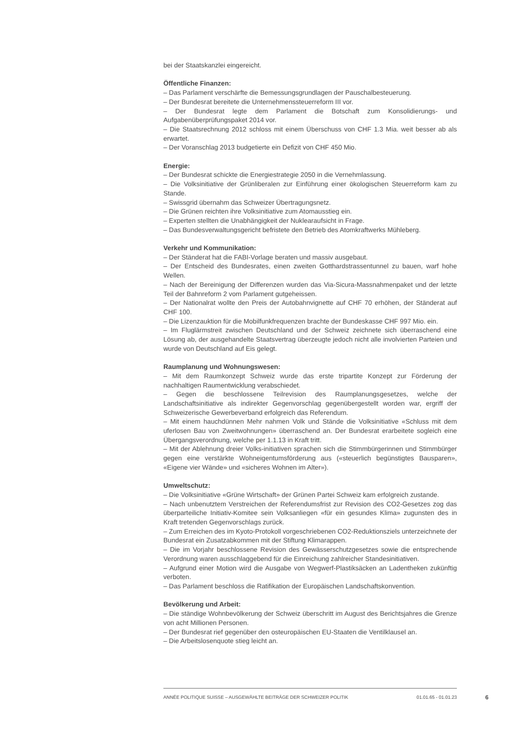bei der Staatskanzlei eingereicht.
Öffentliche Finanzen:
– Das Parlament verschärfte die Bemessungsgrundlagen der Pauschalbesteuerung.
– Der Bundesrat bereitete die Unternehmenssteuerreform III vor.
– Der Bundesrat legte dem Parlament die Botschaft zum Konsolidierungs- und Aufgabenüberprüfungspaket 2014 vor.
– Die Staatsrechnung 2012 schloss mit einem Überschuss von CHF 1.3 Mia. weit besser ab als erwartet.
– Der Voranschlag 2013 budgetierte ein Defizit von CHF 450 Mio.
Energie:
– Der Bundesrat schickte die Energiestrategie 2050 in die Vernehmlassung.
– Die Volksinitiative der Grünliberalen zur Einführung einer ökologischen Steuerreform kam zu Stande.
– Swissgrid übernahm das Schweizer Übertragungsnetz.
– Die Grünen reichten ihre Volksinitiative zum Atomausstieg ein.
– Experten stellten die Unabhängigkeit der Nuklearaufsicht in Frage.
– Das Bundesverwaltungsgericht befristete den Betrieb des Atomkraftwerks Mühleberg.
Verkehr und Kommunikation:
– Der Ständerat hat die FABI-Vorlage beraten und massiv ausgebaut.
– Der Entscheid des Bundesrates, einen zweiten Gotthardstrassentunnel zu bauen, warf hohe Wellen.
– Nach der Bereinigung der Differenzen wurden das Via-Sicura-Massnahmenpaket und der letzte Teil der Bahnreform 2 vom Parlament gutgeheissen.
– Der Nationalrat wollte den Preis der Autobahnvignette auf CHF 70 erhöhen, der Ständerat auf CHF 100.
– Die Lizenzauktion für die Mobilfunkfrequenzen brachte der Bundeskasse CHF 997 Mio. ein.
– Im Fluglärmstreit zwischen Deutschland und der Schweiz zeichnete sich überraschend eine Lösung ab, der ausgehandelte Staatsvertrag überzeugte jedoch nicht alle involvierten Parteien und wurde von Deutschland auf Eis gelegt.
Raumplanung und Wohnungswesen:
– Mit dem Raumkonzept Schweiz wurde das erste tripartite Konzept zur Förderung der nachhaltigen Raumentwicklung verabschiedet.
– Gegen die beschlossene Teilrevision des Raumplanungsgesetzes, welche der Landschaftsinitiative als indirekter Gegenvorschlag gegenübergestellt worden war, ergriff der Schweizerische Gewerbeverband erfolgreich das Referendum.
– Mit einem hauchdünnen Mehr nahmen Volk und Stände die Volksinitiative «Schluss mit dem uferlosen Bau von Zweitwohnungen» überraschend an. Der Bundesrat erarbeitete sogleich eine Übergangsverordnung, welche per 1.1.13 in Kraft tritt.
– Mit der Ablehnung dreier Volks-initiativen sprachen sich die Stimmbürgerinnen und Stimmbürger gegen eine verstärkte Wohneigentumsförderung aus («steuerlich begünstigtes Bausparen», «Eigene vier Wände» und «sicheres Wohnen im Alter»).
Umweltschutz:
– Die Volksinitiative «Grüne Wirtschaft» der Grünen Partei Schweiz kam erfolgreich zustande.
– Nach unbenutztem Verstreichen der Referendumsfrist zur Revision des CO2-Gesetzes zog das überparteiliche Initiativ-Komitee sein Volksanliegen «für ein gesundes Klima» zugunsten des in Kraft tretenden Gegenvorschlags zurück.
– Zum Erreichen des im Kyoto-Protokoll vorgeschriebenen CO2-Reduktionsziels unterzeichnete der Bundesrat ein Zusatzabkommen mit der Stiftung Klimarappen.
– Die im Vorjahr beschlossene Revision des Gewässerschutzgesetzes sowie die entsprechende Verordnung waren ausschlaggebend für die Einreichung zahlreicher Standesinitiativen.
– Aufgrund einer Motion wird die Ausgabe von Wegwerf-Plastiksäcken an Ladentheken zukünftig verboten.
– Das Parlament beschloss die Ratifikation der Europäischen Landschaftskonvention.
Bevölkerung und Arbeit:
– Die ständige Wohnbevölkerung der Schweiz überschritt im August des Berichtsjahres die Grenze von acht Millionen Personen.
– Der Bundesrat rief gegenüber den osteuropäischen EU-Staaten die Ventilklausel an.
– Die Arbeitslosenquote stieg leicht an.
ANNÉE POLITIQUE SUISSE – AUSGEWÄHLTE BEITRÄGE DER SCHWEIZER POLITIK 01.01.65 - 01.01.23
6